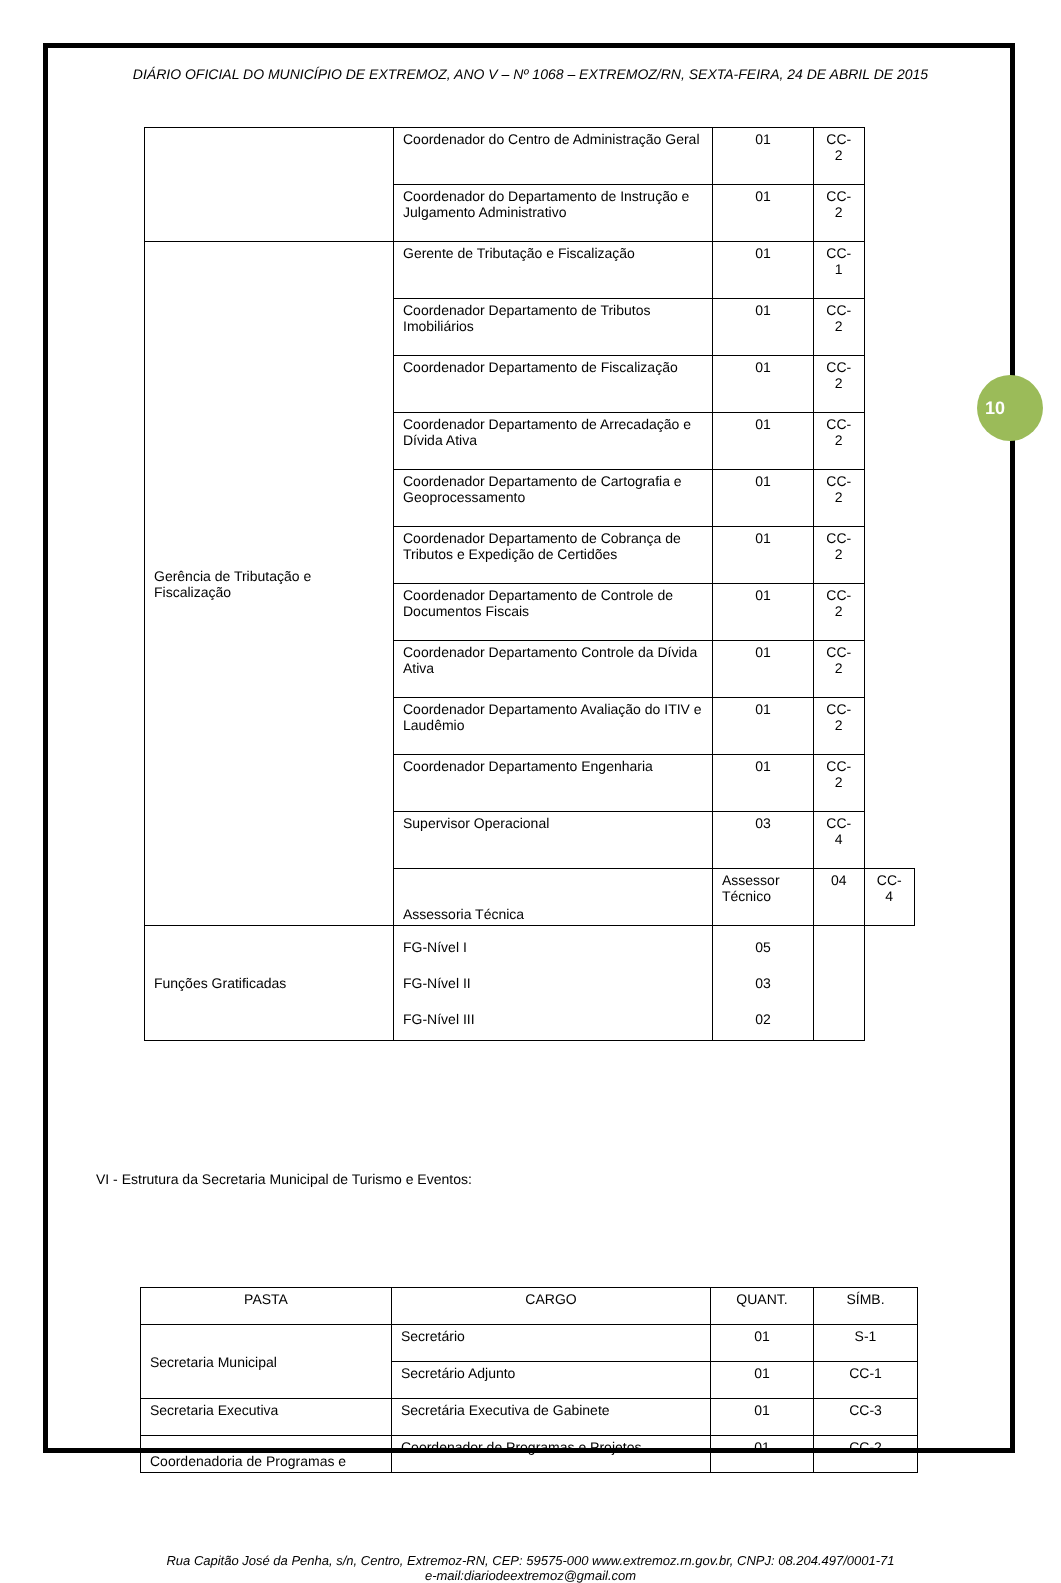10
DIÁRIO OFICIAL DO MUNICÍPIO DE EXTREMOZ, ANO V – Nº 1068 – EXTREMOZ/RN, SEXTA-FEIRA, 24 DE ABRIL DE 2015
| | Coordenador do Centro de Administração Geral | 01 | CC-2 | |
| | Coordenador do Departamento de Instrução e Julgamento Administrativo | 01 | CC-2 | |
| Gerência de Tributação e Fiscalização | Gerente de Tributação e Fiscalização | 01 | CC-1 | |
| | Coordenador Departamento de Tributos Imobiliários | 01 | CC-2 | |
| | Coordenador Departamento de Fiscalização | 01 | CC-2 | |
| | Coordenador Departamento de Arrecadação e Dívida Ativa | 01 | CC-2 | |
| | Coordenador Departamento de Cartografia e Geoprocessamento | 01 | CC-2 | |
| | Coordenador Departamento de Cobrança de Tributos e Expedição de Certidões | 01 | CC-2 | |
| | Coordenador Departamento de Controle de Documentos Fiscais | 01 | CC-2 | |
| | Coordenador Departamento Controle da Dívida Ativa | 01 | CC-2 | |
| | Coordenador Departamento Avaliação do ITIV e Laudêmio | 01 | CC-2 | |
| | Coordenador Departamento Engenharia | 01 | CC-2 | |
| | Supervisor Operacional | 03 | CC-4 | |
| | Assessoria Técnica | Assessor Técnico | 04 | CC-4 |
| Funções Gratificadas | FG-Nível I FG-Nível II FG-Nível III | 05 03 02 | | |
VI - Estrutura da Secretaria Municipal de Turismo e Eventos:
| PASTA | CARGO | QUANT. | SÍMB. |
| --- | --- | --- | --- |
| Secretaria Municipal | Secretário | 01 | S-1 |
| | Secretário Adjunto | 01 | CC-1 |
| Secretaria Executiva | Secretária Executiva de Gabinete | 01 | CC-3 |
| Coordenadoria de Programas e | Coordenador de Programas e Projetos | 01 | CC-2 |
Rua Capitão José da Penha, s/n, Centro, Extremoz-RN, CEP: 59575-000 www.extremoz.rn.gov.br, CNPJ: 08.204.497/0001-71
e-mail:diariodeextremoz@gmail.com